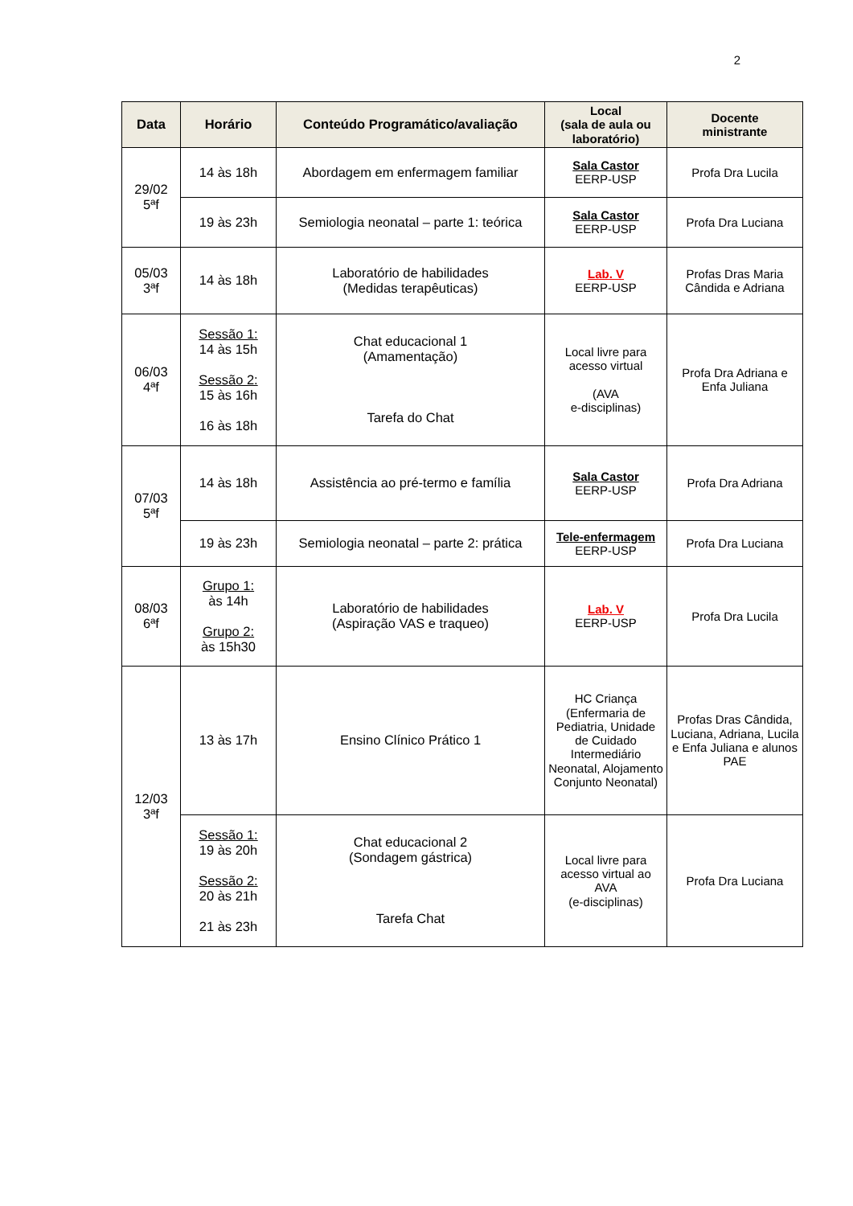2
| Data | Horário | Conteúdo Programático/avaliação | Local (sala de aula ou laboratório) | Docente ministrante |
| --- | --- | --- | --- | --- |
| 29/02 5ªf | 14 às 18h | Abordagem em enfermagem familiar | Sala Castor EERP-USP | Profa Dra Lucila |
| | 19 às 23h | Semiologia neonatal – parte 1: teórica | Sala Castor EERP-USP | Profa Dra Luciana |
| 05/03 3ªf | 14 às 18h | Laboratório de habilidades (Medidas terapêuticas) | Lab. V EERP-USP | Profas Dras Maria Cândida e Adriana |
| 06/03 4ªf | Sessão 1: 14 às 15h Sessão 2: 15 às 16h 16 às 18h | Chat educacional 1 (Amamentação) Tarefa do Chat | Local livre para acesso virtual (AVA e-disciplinas) | Profa Dra Adriana e Enfa Juliana |
| 07/03 5ªf | 14 às 18h | Assistência ao pré-termo e família | Sala Castor EERP-USP | Profa Dra Adriana |
| | 19 às 23h | Semiologia neonatal – parte 2: prática | Tele-enfermagem EERP-USP | Profa Dra Luciana |
| 08/03 6ªf | Grupo 1: às 14h Grupo 2: às 15h30 | Laboratório de habilidades (Aspiração VAS e traqueo) | Lab. V EERP-USP | Profa Dra Lucila |
| 12/03 3ªf | 13 às 17h | Ensino Clínico Prático 1 | HC Criança (Enfermaria de Pediatria, Unidade de Cuidado Intermediário Neonatal, Alojamento Conjunto Neonatal) | Profas Dras Cândida, Luciana, Adriana, Lucila e Enfa Juliana e alunos PAE |
| | Sessão 1: 19 às 20h Sessão 2: 20 às 21h 21 às 23h | Chat educacional 2 (Sondagem gástrica) Tarefa Chat | Local livre para acesso virtual ao AVA (e-disciplinas) | Profa Dra Luciana |